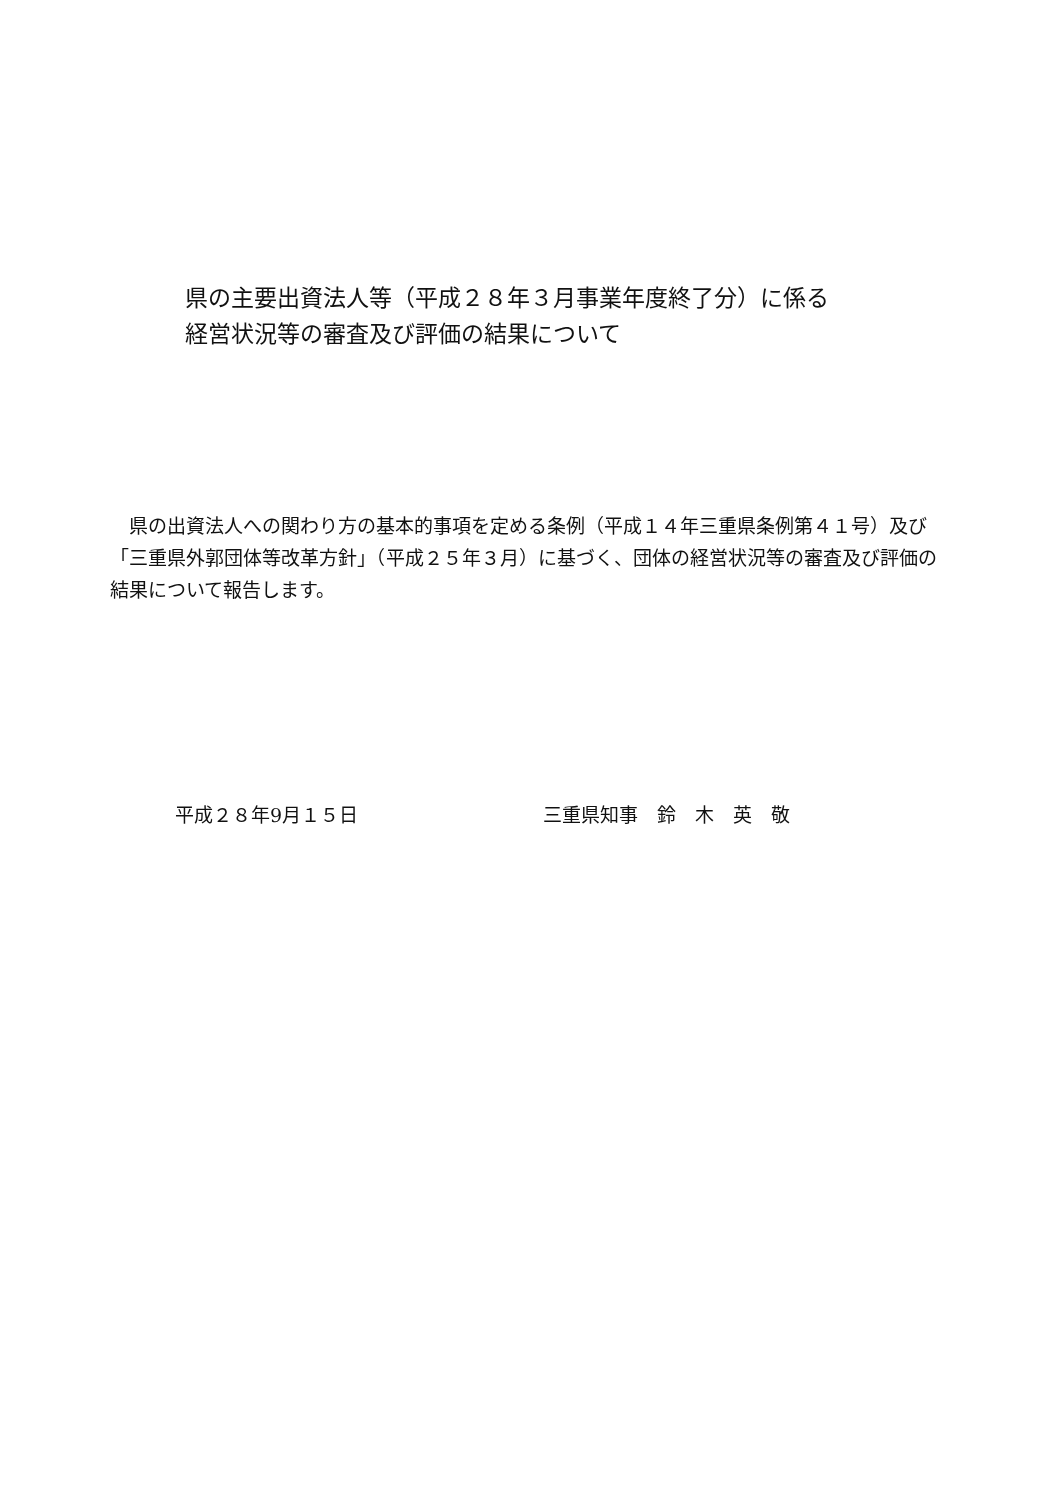県の主要出資法人等（平成２８年３月事業年度終了分）に係る
経営状況等の審査及び評価の結果について
　県の出資法人への関わり方の基本的事項を定める条例（平成１４年三重県条例第４１号）及び「三重県外郭団体等改革方針」（平成２５年３月）に基づく、団体の経営状況等の審査及び評価の結果について報告します。
平成２８年9月１５日 三重県知事　鈴　木　英　敬